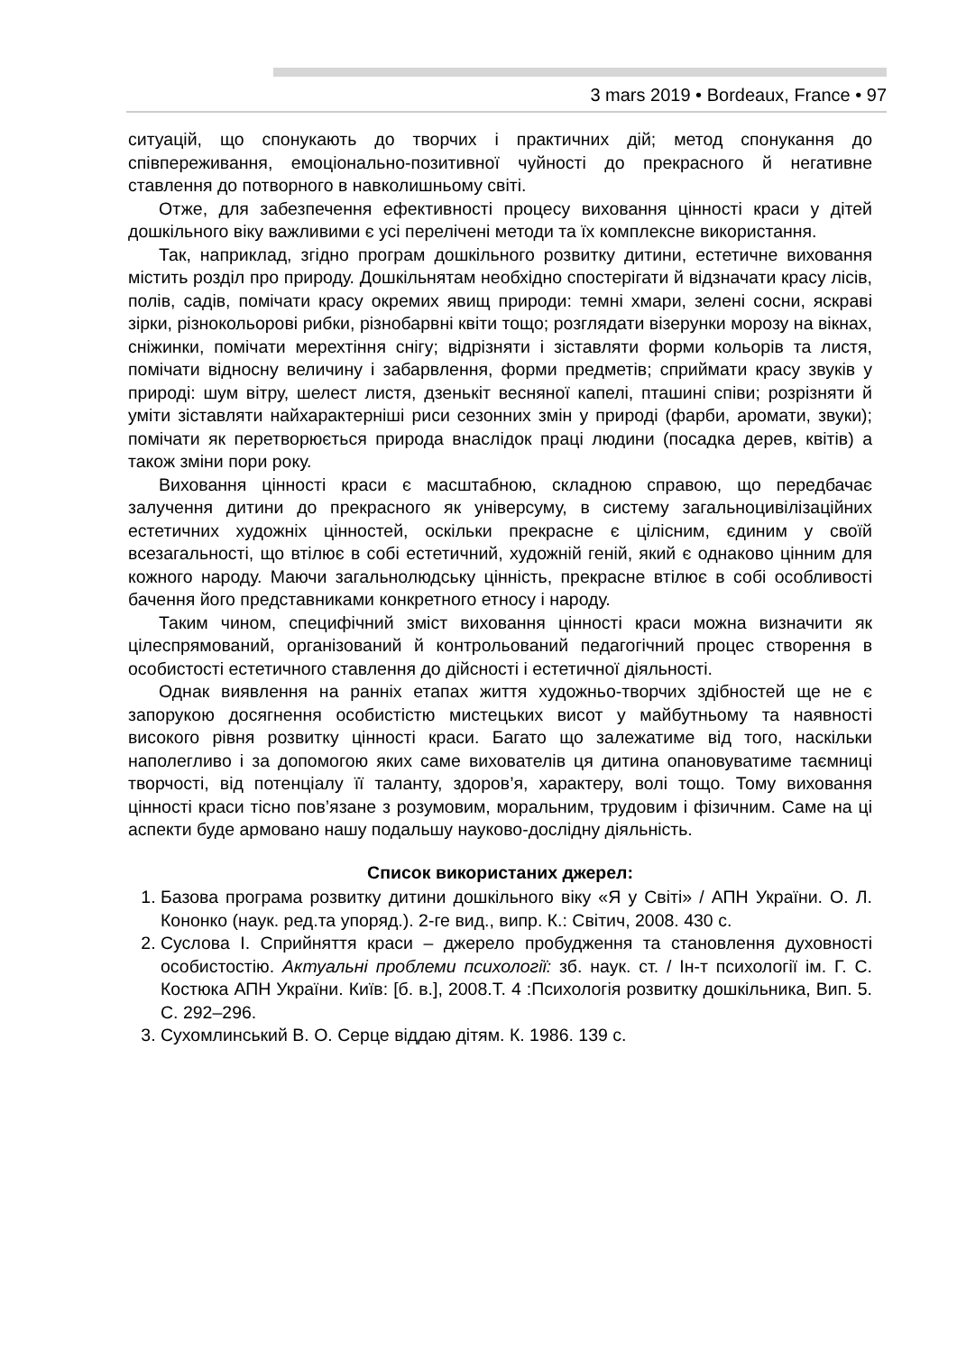3 mars 2019 • Bordeaux, France • 97
ситуацій, що спонукають до творчих і практичних дій; метод спонукання до співпереживання, емоціонально-позитивної чуйності до прекрасного й негативне ставлення до потворного в навколишньому світі.
Отже, для забезпечення ефективності процесу виховання цінності краси у дітей дошкільного віку важливими є усі перелічені методи та їх комплексне використання.
Так, наприклад, згідно програм дошкільного розвитку дитини, естетичне виховання містить розділ про природу. Дошкільнятам необхідно спостерігати й відзначати красу лісів, полів, садів, помічати красу окремих явищ природи: темні хмари, зелені сосни, яскраві зірки, різнокольорові рибки, різнобарвні квіти тощо; розглядати візерунки морозу на вікнах, сніжинки, помічати мерехтіння снігу; відрізняти і зіставляти форми кольорів та листя, помічати відносну величину і забарвлення, форми предметів; сприймати красу звуків у природі: шум вітру, шелест листя, дзенькіт весняної капелі, пташині співи; розрізняти й уміти зіставляти найхарактерніші риси сезонних змін у природі (фарби, аромати, звуки); помічати як перетворюється природа внаслідок праці людини (посадка дерев, квітів) а також зміни пори року.
Виховання цінності краси є масштабною, складною справою, що передбачає залучення дитини до прекрасного як універсуму, в систему загальноцивілізаційних естетичних художніх цінностей, оскільки прекрасне є цілісним, єдиним у своїй всезагальності, що втілює в собі естетичний, художній геній, який є однаково цінним для кожного народу. Маючи загальнолюдську цінність, прекрасне втілює в собі особливості бачення його представниками конкретного етносу і народу.
Таким чином, специфічний зміст виховання цінності краси можна визначити як цілеспрямований, організований й контрольований педагогічний процес створення в особистості естетичного ставлення до дійсності і естетичної діяльності.
Однак виявлення на ранніх етапах життя художньо-творчих здібностей ще не є запорукою досягнення особистістю мистецьких висот у майбутньому та наявності високого рівня розвитку цінності краси. Багато що залежатиме від того, наскільки наполегливо і за допомогою яких саме вихователів ця дитина опановуватиме таємниці творчості, від потенціалу її таланту, здоров’я, характеру, волі тощо. Тому виховання цінності краси тісно пов’язане з розумовим, моральним, трудовим і фізичним. Саме на ці аспекти буде армовано нашу подальшу науково-дослідну діяльність.
Список використаних джерел:
1. Базова програма розвитку дитини дошкільного віку «Я у Світі» / АПН України. О. Л. Кононко (наук. ред.та упоряд.). 2-ге вид., випр. К.: Світич, 2008. 430 с.
2. Суслова І. Сприйняття краси – джерело пробудження та становлення духовності особистостію. Актуальні проблеми психології: зб. наук. ст. / Ін-т психології ім. Г. С. Костюка АПН України. Київ: [б. в.], 2008.Т. 4 :Психологія розвитку дошкільника, Вип. 5. С. 292–296.
3. Сухомлинський В. О. Серце віддаю дітям. К. 1986. 139 с.